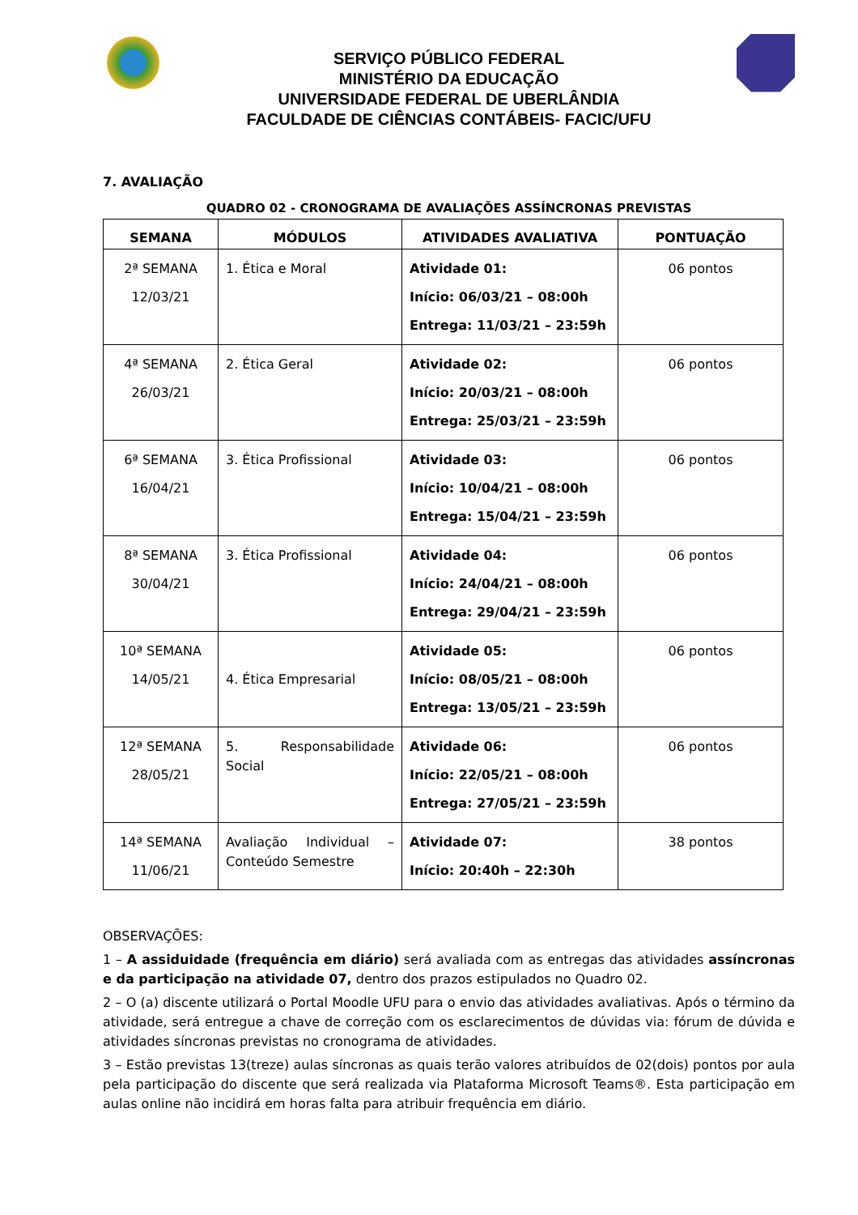SERVIÇO PÚBLICO FEDERAL
MINISTÉRIO DA EDUCAÇÃO
UNIVERSIDADE FEDERAL DE UBERLÂNDIA
FACULDADE DE CIÊNCIAS CONTÁBEIS- FACIC/UFU
7. AVALIAÇÃO
QUADRO 02 - CRONOGRAMA DE AVALIAÇÕES ASSÍNCRONAS PREVISTAS
| SEMANA | MÓDULOS | ATIVIDADES AVALIATIVA | PONTUAÇÃO |
| --- | --- | --- | --- |
| 2ª SEMANA 12/03/21 | 1. Ética e Moral | Atividade 01: Início: 06/03/21 – 08:00h Entrega: 11/03/21 – 23:59h | 06 pontos |
| 4ª SEMANA 26/03/21 | 2. Ética Geral | Atividade 02: Início: 20/03/21 – 08:00h Entrega: 25/03/21 – 23:59h | 06 pontos |
| 6ª SEMANA 16/04/21 | 3. Ética Profissional | Atividade 03: Início: 10/04/21 – 08:00h Entrega: 15/04/21 – 23:59h | 06 pontos |
| 8ª SEMANA 30/04/21 | 3. Ética Profissional | Atividade 04: Início: 24/04/21 – 08:00h Entrega: 29/04/21 – 23:59h | 06 pontos |
| 10ª SEMANA 14/05/21 | 4. Ética Empresarial | Atividade 05: Início: 08/05/21 – 08:00h Entrega: 13/05/21 – 23:59h | 06 pontos |
| 12ª SEMANA 28/05/21 | 5. Responsabilidade Social | Atividade 06: Início: 22/05/21 – 08:00h Entrega: 27/05/21 – 23:59h | 06 pontos |
| 14ª SEMANA 11/06/21 | Avaliação Individual – Conteúdo Semestre | Atividade 07: Início: 20:40h – 22:30h | 38 pontos |
OBSERVAÇÕES:
1 – A assiduidade (frequência em diário) será avaliada com as entregas das atividades assíncronas e da participação na atividade 07, dentro dos prazos estipulados no Quadro 02.
2 – O (a) discente utilizará o Portal Moodle UFU para o envio das atividades avaliativas. Após o término da atividade, será entregue a chave de correção com os esclarecimentos de dúvidas via: fórum de dúvida e atividades síncronas previstas no cronograma de atividades.
3 – Estão previstas 13(treze) aulas síncronas as quais terão valores atribuídos de 02(dois) pontos por aula pela participação do discente que será realizada via Plataforma Microsoft Teams®. Esta participação em aulas online não incidirá em horas falta para atribuir frequência em diário.